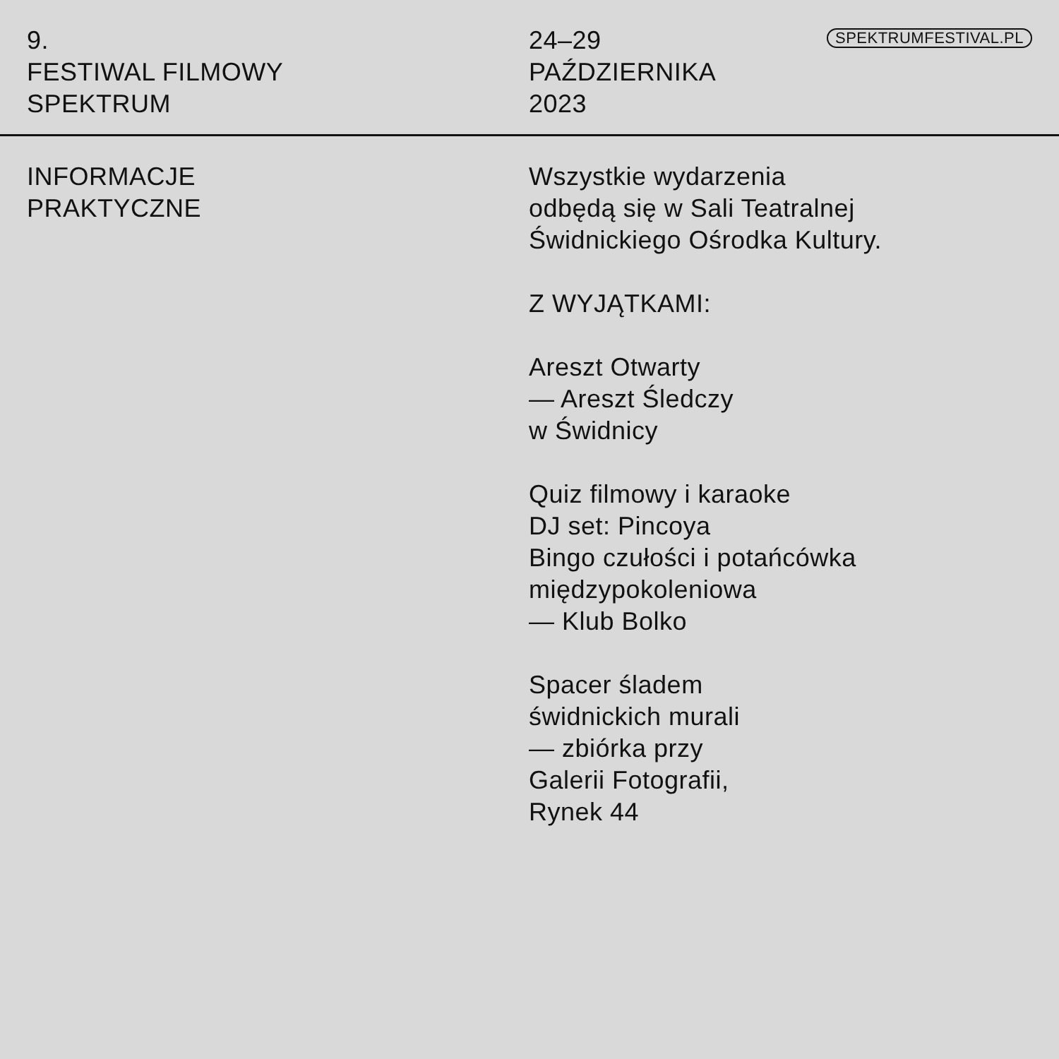9.
FESTIWAL FILMOWY
SPEKTRUM
24–29
PAŹDZIERNIKA
2023
SPEKTRUMFESTIVAL.PL
INFORMACJE
PRAKTYCZNE
Wszystkie wydarzenia
odbędą się w Sali Teatralnej
Świdnickiego Ośrodka Kultury.
Z WYJĄTKAMI:
Areszt Otwarty
— Areszt Śledczy
w Świdnicy
Quiz filmowy i karaoke
DJ set: Pincoya
Bingo czułości i potańcówka
międzypokoleniowa
— Klub Bolko
Spacer śladem
świdnickich murali
— zbiórka przy
Galerii Fotografii,
Rynek 44